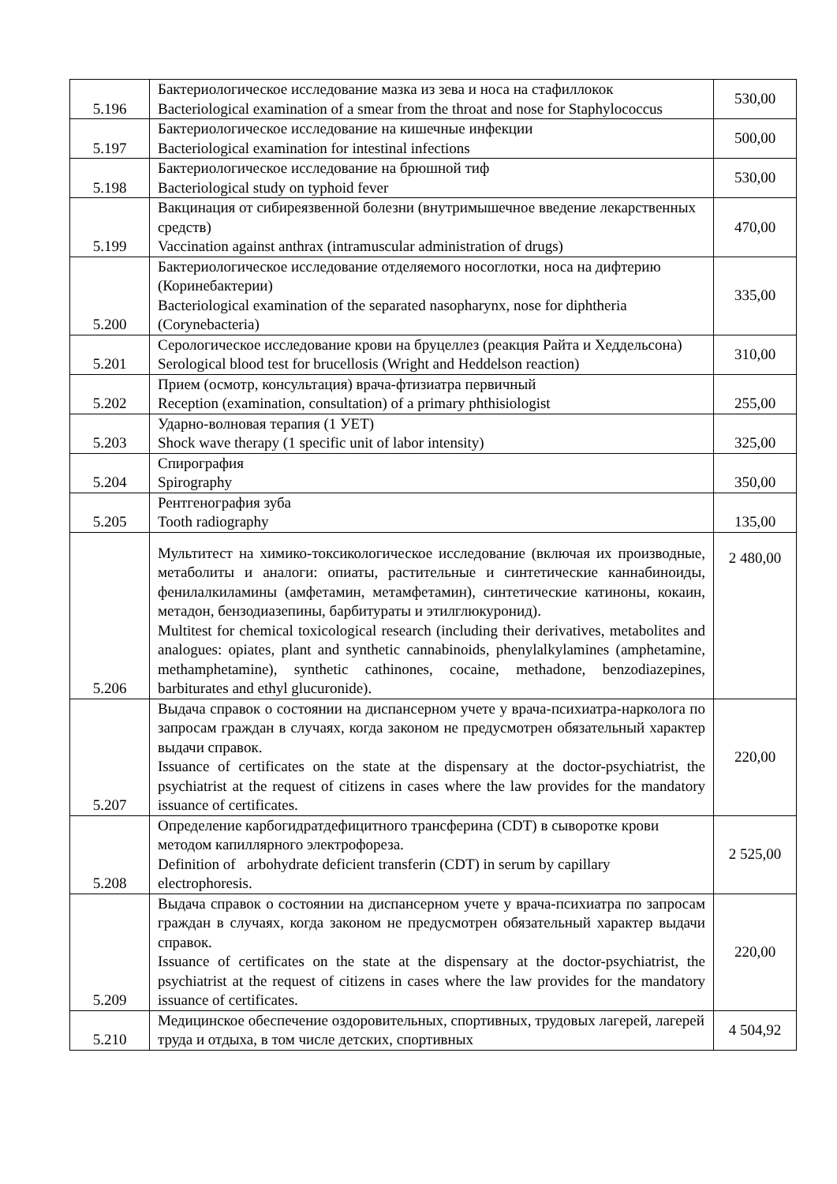| 5.196 | Бактериологическое исследование мазка из зева и носа на стафиллокок Bacteriological examination of a smear from the throat and nose for Staphylococcus | 530,00 |
| 5.197 | Бактериологическое исследование на кишечные инфекции Bacteriological examination for intestinal infections | 500,00 |
| 5.198 | Бактериологическое исследование на брюшной тиф Bacteriological study on typhoid fever | 530,00 |
| 5.199 | Вакцинация от сибиреязвенной болезни (внутримышечное введение лекарственных средств) Vaccination against anthrax (intramuscular administration of drugs) | 470,00 |
| 5.200 | Бактериологическое исследование отделяемого носоглотки, носа на дифтерию (Коринебактерии) Bacteriological examination of the separated nasopharynx, nose for diphtheria (Corynebacteria) | 335,00 |
| 5.201 | Серологическое исследование крови на бруцеллез (реакция Райта и Хеддельсона) Serological blood test for brucellosis (Wright and Heddelson reaction) | 310,00 |
| 5.202 | Прием (осмотр, консультация) врача-фтизиатра первичный Reception (examination, consultation) of a primary phthisiologist | 255,00 |
| 5.203 | Ударно-волновая терапия (1 УЕТ) Shock wave therapy (1 specific unit of labor intensity) | 325,00 |
| 5.204 | Спирография Spirography | 350,00 |
| 5.205 | Рентгенография зуба Tooth radiography | 135,00 |
| 5.206 | Мультитест на химико-токсикологическое исследование (включая их производные, метаболиты и аналоги: опиаты, растительные и синтетические каннабиноиды, фенилалкиламины (амфетамин, метамфетамин), синтетические катиноны, кокаин, метадон, бензодиазепины, барбитураты и этилглюкуронид). Multitest for chemical toxicological research (including their derivatives, metabolites and analogues: opiates, plant and synthetic cannabinoids, phenylalkylamines (amphetamine, methamphetamine), synthetic cathinones, cocaine, methadone, benzodiazepines, barbiturates and ethyl glucuronide). | 2 480,00 |
| 5.207 | Выдача справок о состоянии на диспансерном учете у врача-психиатра-нарколога по запросам граждан в случаях, когда законом не предусмотрен обязательный характер выдачи справок. Issuance of certificates on the state at the dispensary at the doctor-psychiatrist, the psychiatrist at the request of citizens in cases where the law provides for the mandatory issuance of certificates. | 220,00 |
| 5.208 | Определение карбогидратдефицитного трансферина (CDT) в сыворотке крови методом капиллярного электрофореза. Definition of arbohydrate deficient transferin (CDT) in serum by capillary electrophoresis. | 2 525,00 |
| 5.209 | Выдача справок о состоянии на диспансерном учете у врача-психиатра по запросам граждан в случаях, когда законом не предусмотрен обязательный характер выдачи справок. Issuance of certificates on the state at the dispensary at the doctor-psychiatrist, the psychiatrist at the request of citizens in cases where the law provides for the mandatory issuance of certificates. | 220,00 |
| 5.210 | Медицинское обеспечение оздоровительных, спортивных, трудовых лагерей, лагерей труда и отдыха, в том числе детских, спортивных | 4 504,92 |